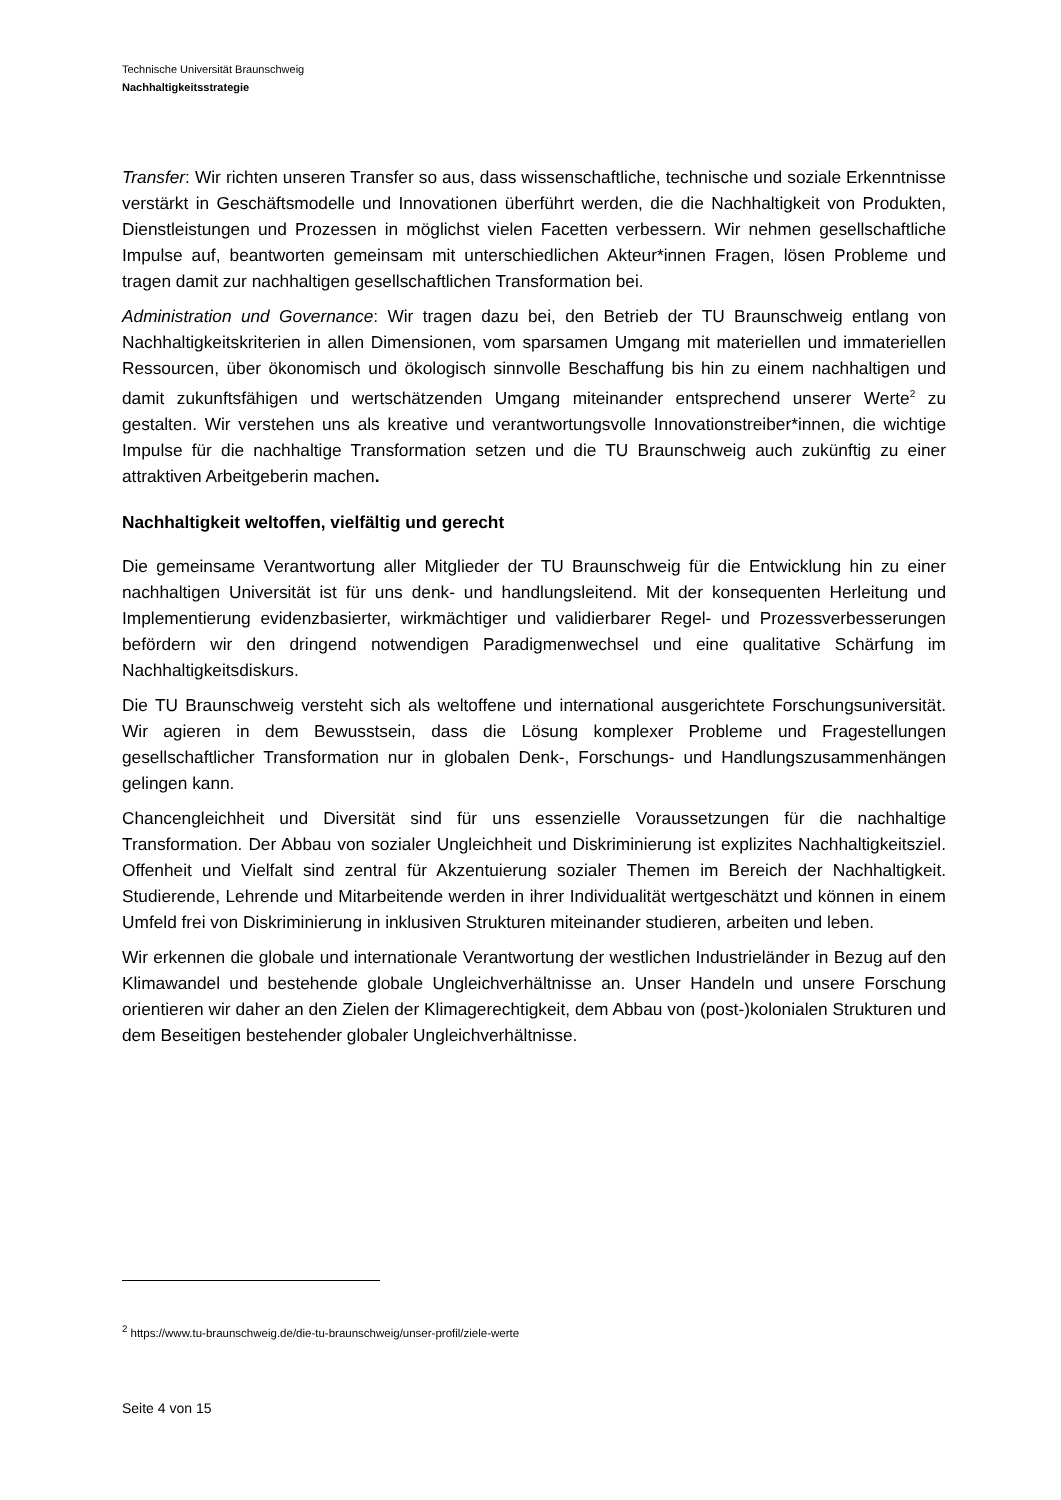Technische Universität Braunschweig
Nachhaltigkeitsstrategie
Transfer: Wir richten unseren Transfer so aus, dass wissenschaftliche, technische und soziale Erkenntnisse verstärkt in Geschäftsmodelle und Innovationen überführt werden, die die Nachhaltigkeit von Produkten, Dienstleistungen und Prozessen in möglichst vielen Facetten verbessern. Wir nehmen gesellschaftliche Impulse auf, beantworten gemeinsam mit unterschiedlichen Akteur*innen Fragen, lösen Probleme und tragen damit zur nachhaltigen gesellschaftlichen Transformation bei.
Administration und Governance: Wir tragen dazu bei, den Betrieb der TU Braunschweig entlang von Nachhaltigkeitskriterien in allen Dimensionen, vom sparsamen Umgang mit materiellen und immateriellen Ressourcen, über ökonomisch und ökologisch sinnvolle Beschaffung bis hin zu einem nachhaltigen und damit zukunftsfähigen und wertschätzenden Umgang miteinander entsprechend unserer Werte<sup>2</sup> zu gestalten. Wir verstehen uns als kreative und verantwortungs­volle Innovationstreiber*innen, die wichtige Impulse für die nachhaltige Transformation setzen und die TU Braunschweig auch zukünftig zu einer attraktiven Arbeitgeberin machen.
Nachhaltigkeit weltoffen, vielfältig und gerecht
Die gemeinsame Verantwortung aller Mitglieder der TU Braunschweig für die Entwicklung hin zu einer nachhaltigen Universität ist für uns denk- und handlungsleitend. Mit der konsequenten Herleitung und Implementierung evidenzbasierter, wirkmächtiger und validierbarer Regel- und Prozessverbesserungen befördern wir den dringend notwendigen Paradigmenwechsel und eine qualitative Schärfung im Nachhaltigkeitsdiskurs.
Die TU Braunschweig versteht sich als weltoffene und international ausgerichtete Forschungs­universität. Wir agieren in dem Bewusstsein, dass die Lösung komplexer Probleme und Frage­stellungen gesellschaftlicher Transformation nur in globalen Denk-, Forschungs- und Hand­lungszusammenhängen gelingen kann.
Chancengleichheit und Diversität sind für uns essenzielle Voraussetzungen für die nachhaltige Transformation. Der Abbau von sozialer Ungleichheit und Diskriminierung ist explizites Nach­haltigkeitsziel. Offenheit und Vielfalt sind zentral für Akzentuierung sozialer Themen im Bereich der Nachhaltigkeit. Studierende, Lehrende und Mitarbeitende werden in ihrer Individualität wert­geschätzt und können in einem Umfeld frei von Diskriminierung in inklusiven Strukturen mitei­nander studieren, arbeiten und leben.
Wir erkennen die globale und internationale Verantwortung der westlichen Industrieländer in Bezug auf den Klimawandel und bestehende globale Ungleichverhältnisse an. Unser Handeln und unsere Forschung orientieren wir daher an den Zielen der Klimagerechtigkeit, dem Abbau von (post-)kolonialen Strukturen und dem Beseitigen bestehender globaler Ungleichverhält­nisse.
<sup>2</sup> https://www.tu-braunschweig.de/die-tu-braunschweig/unser-profil/ziele-werte
Seite 4 von 15